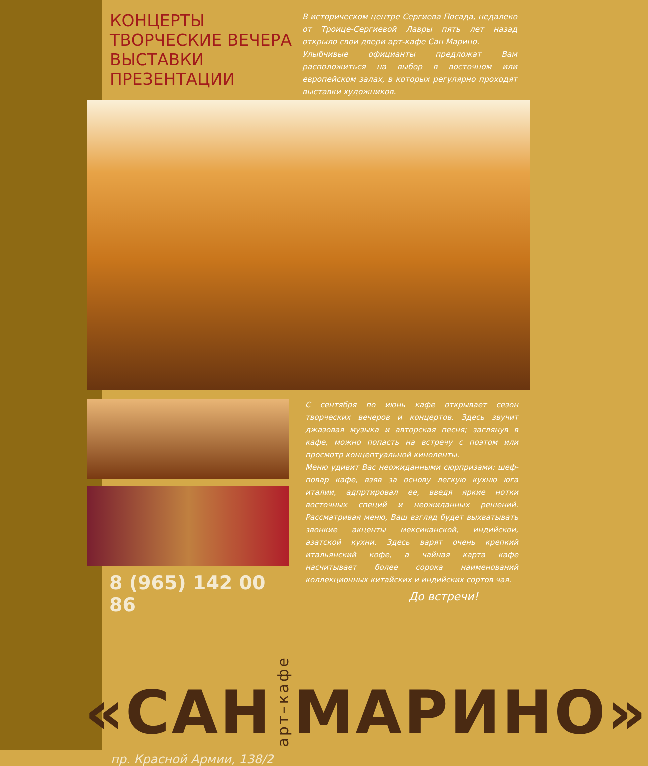КОНЦЕРТЫ
ТВОРЧЕСКИЕ ВЕЧЕРА
ВЫСТАВКИ
ПРЕЗЕНТАЦИИ
В историческом центре Сергиева Посада, недалеко от Троице-Сергиевой Лавры пять лет назад открыло свои двери арт-кафе Сан Марино.
Улыбчивые официанты предложат Вам расположиться на выбор в восточном или европейском залах, в которых регулярно проходят выставки художников.
8 (965) 142 00 86
С сентября по июнь кафе открывает сезон творческих вечеров и концертов. Здесь звучит джазовая музыка и авторская песня; заглянув в кафе, можно попасть на встречу с поэтом или просмотр концептуальной киноленты.
Меню удивит Вас неожиданными сюрпризами: шеф-повар кафе, взяв за основу легкую кухню юга италии, адпртировал ее, введя яркие нотки восточных специй и неожиданных решений. Рассматривая меню, Ваш взгляд будет выхватывать звонкие акценты мексиканской, индийскои, азатской кухни. Здесь варят очень крепкий итальянский кофе, а чайная карта кафе насчитывает более сорока наименований коллекционных китайских и индийских сортов чая.
До встречи!
«САН арт–кафе МАРИНО»
пр. Красной Армии, 138/2